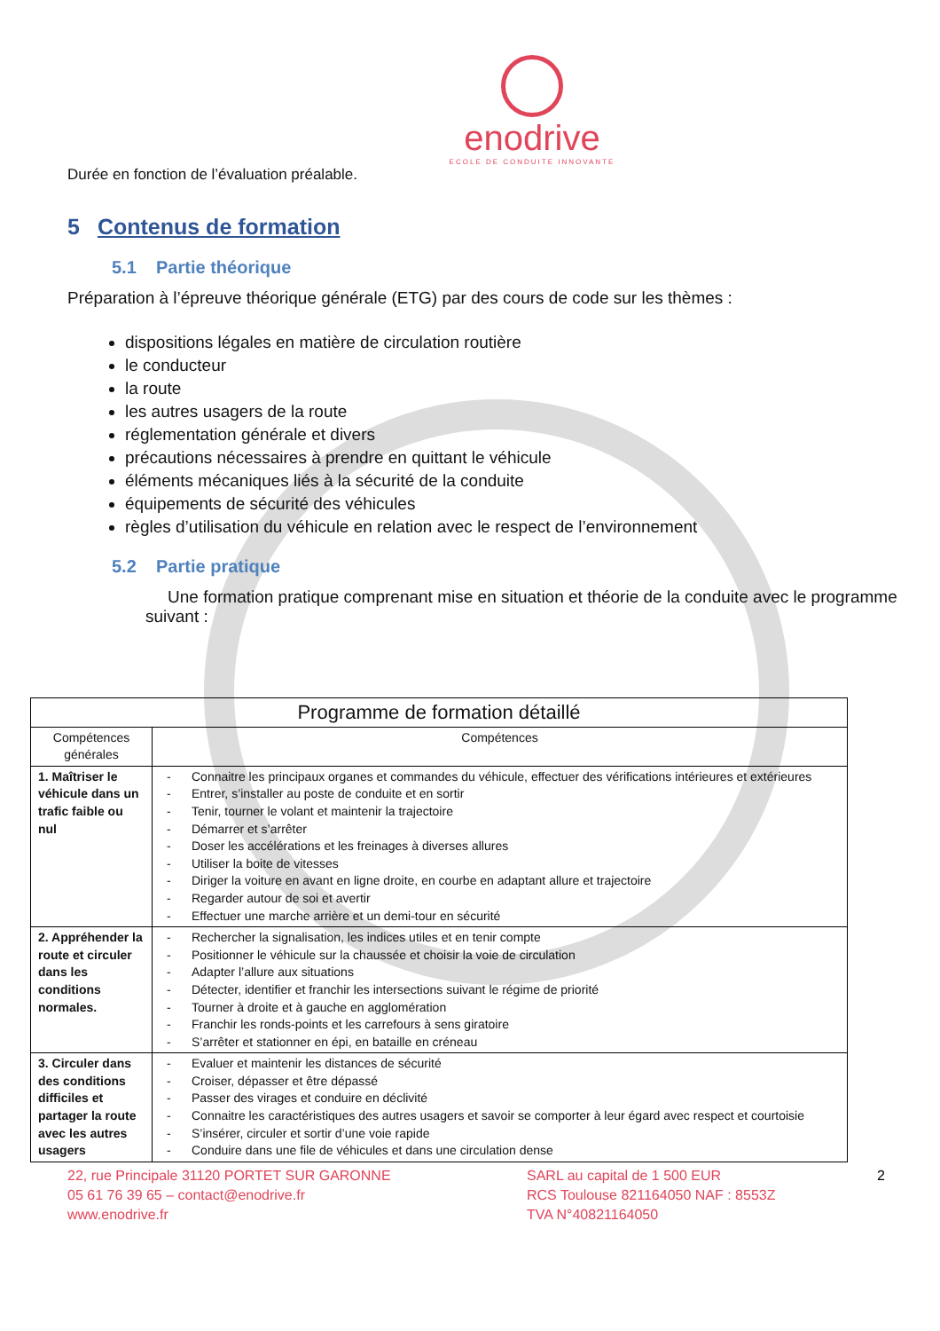enodrive
ECOLE DE CONDUITE INNOVANTE
Durée en fonction de l’évaluation préalable.
5 Contenus de formation
5.1 Partie théorique
Préparation à l’épreuve théorique générale (ETG) par des cours de code sur les thèmes :
dispositions légales en matière de circulation routière
le conducteur
la route
les autres usagers de la route
réglementation générale et divers
précautions nécessaires à prendre en quittant le véhicule
éléments mécaniques liés à la sécurité de la conduite
équipements de sécurité des véhicules
règles d’utilisation du véhicule en relation avec le respect de l’environnement
5.2 Partie pratique
Une formation pratique comprenant mise en situation et théorie de la conduite avec le programme suivant :
| Programme de formation détaillé | |
| --- | --- |
| Compétences générales | Compétences |
| 1. Maîtriser le véhicule dans un trafic faible ou nul | - Connaitre les principaux organes et commandes du véhicule, effectuer des vérifications intérieures et extérieures - Entrer, s’installer au poste de conduite et en sortir - Tenir, tourner le volant et maintenir la trajectoire - Démarrer et s’arrêter - Doser les accélérations et les freinages à diverses allures - Utiliser la boite de vitesses - Diriger la voiture en avant en ligne droite, en courbe en adaptant allure et trajectoire - Regarder autour de soi et avertir - Effectuer une marche arrière et un demi-tour en sécurité |
| 2. Appréhender la route et circuler dans les conditions normales. | - Rechercher la signalisation, les indices utiles et en tenir compte - Positionner le véhicule sur la chaussée et choisir la voie de circulation - Adapter l’allure aux situations - Détecter, identifier et franchir les intersections suivant le régime de priorité - Tourner à droite et à gauche en agglomération - Franchir les ronds-points et les carrefours à sens giratoire - S’arrêter et stationner en épi, en bataille en créneau |
| 3. Circuler dans des conditions difficiles et partager la route avec les autres usagers | - Evaluer et maintenir les distances de sécurité - Croiser, dépasser et être dépassé - Passer des virages et conduire en déclivité - Connaitre les caractéristiques des autres usagers et savoir se comporter à leur égard avec respect et courtoisie - S’insérer, circuler et sortir d’une voie rapide - Conduire dans une file de véhicules et dans une circulation dense |
22, rue Principale 31120 PORTET SUR GARONNE
05 61 76 39 65 – contact@enodrive.fr
www.enodrive.fr
SARL au capital de 1 500 EUR
RCS Toulouse 821164050 NAF : 8553Z
TVA N°40821164050
2